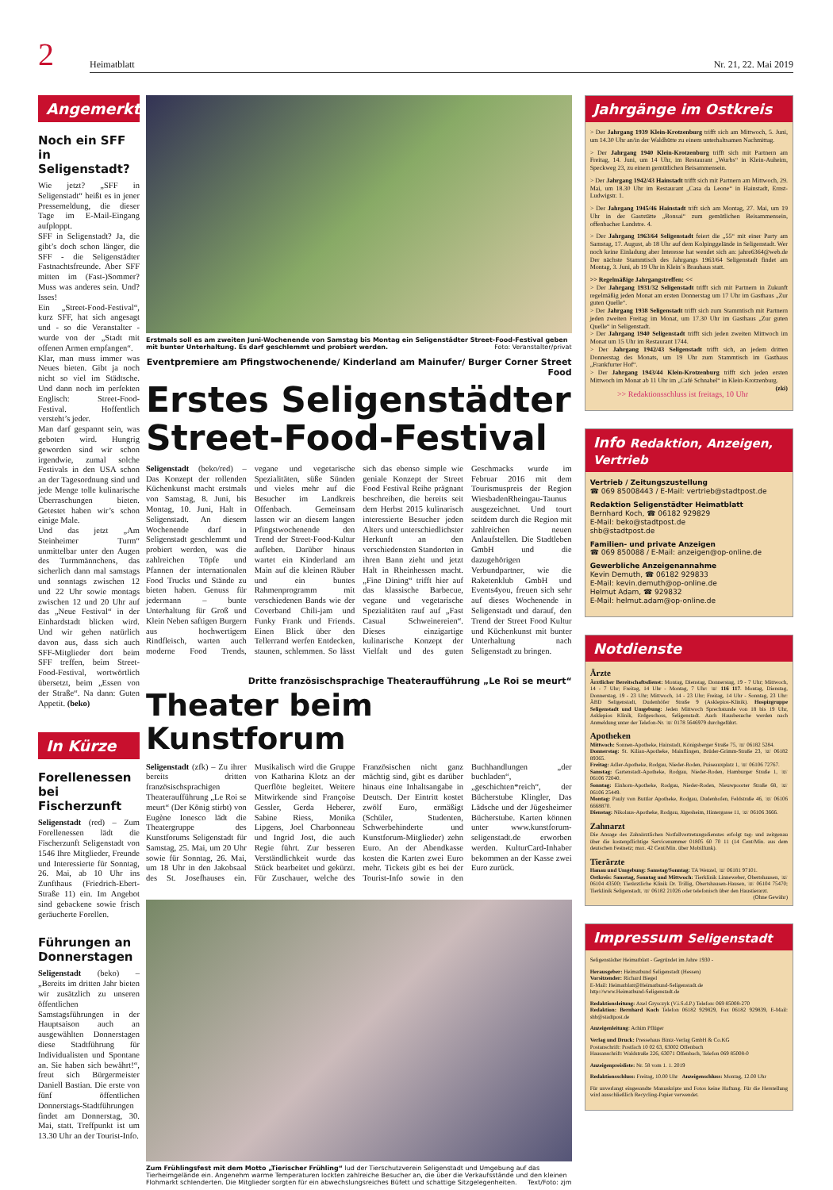2
Heimatblatt Nr. 21, 22. Mai 2019
Angemerkt
Noch ein SFF in Seligenstadt?
Wie jetzt? „SFF in Seligenstadt“ heißt es in jener Pressemeldung, die dieser Tage im E-Mail-Eingang aufploppt.
SFF in Seligenstadt? Ja, die gibt’s doch schon länger, die SFF - die Seligenstädter Fastnachtsfreunde. Aber SFF mitten im (Fast-)Sommer? Muss was anderes sein. Und? Isses!
Ein „Street-Food-Festival“, kurz SFF, hat sich angesagt und - so die Veranstalter - wurde von der „Stadt mit offenen Armen empfangen“.
Klar, man muss immer was Neues bieten. Gibt ja noch nicht so viel im Städtsche. Und dann noch im perfekten Englisch: Street-Food-Festival. Hoffentlich versteht’s jeder.
Man darf gespannt sein, was geboten wird. Hungrig geworden sind wir schon irgendwie, zumal solche Festivals in den USA schon an der Tagesordnung sind und jede Menge tolle kulinarische Überraschungen bieten. Getestet haben wir’s schon einige Male.
Und das jetzt „Am Steinheimer Turm“ unmittelbar unter den Augen des Turmmännchens, das sicherlich dann mal samstags und sonntags zwischen 12 und 22 Uhr sowie montags zwischen 12 und 20 Uhr auf das „Neue Festival“ in der Einhardstadt blicken wird. Und wir gehen natürlich davon aus, dass sich auch SFF-Mitglieder dort beim SFF treffen, beim Street-Food-Festival, wortwörtlich übersetzt, beim „Essen von der Straße“. Na dann: Guten Appetit. (beko)
In Kürze
Forellenessen bei Fischerzunft
Seligenstadt (red) – Zum Forellenessen lädt die Fischerzunft Seligenstadt von 1546 Ihre Mitglieder, Freunde und Interessierte für Sonntag, 26. Mai, ab 10 Uhr ins Zunfthaus (Friedrich-Ebert-Straße 11) ein. Im Angebot sind gebackene sowie frisch geräucherte Forellen.
Führungen an Donnerstagen
Seligenstadt (beko) – „Bereits im dritten Jahr bieten wir zusätzlich zu unseren öffentlichen Samstagsführungen in der Hauptsaison auch an ausgewählten Donnerstagen diese Stadtführung für Individualisten und Spontane an. Sie haben sich bewährt!“, freut sich Bürgermeister Daniell Bastian. Die erste von fünf öffentlichen Donnerstags-Stadtführungen findet am Donnerstag, 30. Mai, statt. Treffpunkt ist um 13.30 Uhr an der Tourist-Info.
Erstmals soll es am zweiten Juni-Wochenende von Samstag bis Montag ein Seligenstädter Street-Food-Festival geben mit bunter Unterhaltung. Es darf geschlemmt und probiert werden. Foto: Veranstalter/privat
Eventpremiere am Pfingstwochenende/ Kinderland am Mainufer/ Burger Corner Street Food
Erstes Seligenstädter Street-Food-Festival
Seligenstadt (beko/red) – Das Konzept der rollenden Küchenkunst macht erstmals von Samstag, 8. Juni, bis Montag, 10. Juni, Halt in Seligenstadt. An diesem Wochenende darf in Seligenstadt geschlemmt und probiert werden, was die zahlreichen Töpfe und Pfannen der internationalen Food Trucks und Stände zu bieten haben. Genuss für jedermann – bunte Unterhaltung für Groß und Klein Neben saftigen Burgern aus hochwertigem Rindfleisch, warten auch moderne Food Trends, vegane und vegetarische Spezialitäten, süße Sünden und vieles mehr auf die Besucher im Landkreis Offenbach. Gemeinsam lassen wir an diesem langen Pfingstwochenende den Trend der Street-Food-Kultur aufleben. Darüber hinaus wartet ein Kinderland am Main auf die kleinen Räuber und ein buntes Rahmenprogramm mit verschiedenen Bands wie der Coverband Chili-jam und Funky Frank und Friends. Einen Blick über den Tellerrand werfen Entdecken, staunen, schlemmen. So lässt sich das ebenso simple wie geniale Konzept der Street Food Festival Reihe prägnant beschreiben, die bereits seit dem Herbst 2015 kulinarisch interessierte Besucher jeden Alters und unterschiedlichster Herkunft an den verschiedensten Standorten in ihren Bann zieht und jetzt Halt in Rheinhessen macht. „Fine Dining“ trifft hier auf das klassische Barbecue, vegane und vegetarische Spezialitäten rauf auf „Fast Casual Schweinereien“. Dieses einzigartige kulinarische Konzept der Vielfalt und des guten Geschmacks wurde im Februar 2016 mit dem Tourismuspreis der Region WiesbadenRheingau-Taunus ausgezeichnet. Und tourt seitdem durch die Region mit zahlreichen neuen Anlaufstellen. Die Stadtleben GmbH und die dazugehörigen Verbundpartner, wie die Raketenklub GmbH und Events4you, freuen sich sehr auf dieses Wochenende in Seligenstadt und darauf, den Trend der Street Food Kultur und Küchenkunst mit bunter Unterhaltung nach Seligenstadt zu bringen.
Dritte französischsprachige Theateraufführung „Le Roi se meurt“
Theater beim Kunstforum
Seligenstadt (zfk) – Zu ihrer bereits dritten französischsprachigen Theateraufführung „Le Roi se meurt“ (Der König stirbt) von Eugène Ionesco lädt die Theatergruppe des Kunstforums Seligenstadt für Samstag, 25. Mai, um 20 Uhr sowie für Sonntag, 26. Mai, um 18 Uhr in den Jakobsaal des St. Josefhauses ein. Musikalisch wird die Gruppe von Katharina Klotz an der Querflöte begleitet. Weitere Mitwirkende sind Françoise Gessler, Gerda Heberer, Sabine Riess, Monika Lipgens, Joel Charbonneau und Ingrid Jost, die auch Regie führt. Zur besseren Verständlichkeit wurde das Stück bearbeitet und gekürzt. Für Zuschauer, welche des Französischen nicht ganz mächtig sind, gibt es darüber hinaus eine Inhaltsangabe in Deutsch. Der Eintritt kostet zwölf Euro, ermäßigt (Schüler, Studenten, Schwerbehinderte und Kunstforum-Mitglieder) zehn Euro. An der Abendkasse kosten die Karten zwei Euro mehr. Tickets gibt es bei der Tourist-Info sowie in den Buchhandlungen „der buchladen“, „geschichten*reich“, der Bücherstube Klingler, Das Lädsche und der Jügesheimer Bücherstube. Karten können unter www.kunstforum-seligenstadt.de erworben werden. KulturCard-Inhaber bekommen an der Kasse zwei Euro zurück.
Zum Frühlingsfest mit dem Motto „Tierischer Frühling“ lud der Tierschutzverein Seligenstadt und Umgebung auf das Tierheimgelände ein. Angenehm warme Temperaturen lockten zahlreiche Besucher an, die über die Verkaufsstände und den kleinen Flohmarkt schlenderten. Die Mitglieder sorgten für ein abwechslungsreiches Büfett und schattige Sitzgelegenheiten. Text/Foto: zjm
Jahrgänge im Ostkreis
> Der Jahrgang 1939 Klein-Krotzenburg trifft sich am Mittwoch, 5. Juni, um 14.30 Uhr an/in der Waldhütte zu einem unterhaltsamen Nachmittag.
> Der Jahrgang 1940 Klein-Krotzenburg trifft sich mit Partnern am Freitag, 14. Juni, um 14 Uhr, im Restaurant „Wurbs“ in Klein-Auheim, Speckweg 23, zu einem gemütlichen Beisammensein.
> Der Jahrgang 1942/43 Hainstadt trifft sich mit Partnern am Mittwoch, 29. Mai, um 18.30 Uhr im Restaurant „Casa da Leone“ in Hainstadt, Ernst- Ludwigstr. 1.
> Der Jahrgang 1945/46 Hainstadt trift sich am Montag, 27. Mai, um 19 Uhr in der Gaststätte „Bonsai“ zum gemütlichen Beisammensein, offenbacher Landstre. 4.
> Der Jahrgang 1963/64 Seligenstadt feiert die „55“ mit einer Party am Samstag, 17. August, ab 18 Uhr auf dem Kolpinggelände in Seligenstadt. Wer noch keine Einladung aber Interesse hat wendet sich an: jahre6364@web.de Der nächste Stammtisch des Jahrgangs 1963/64 Seligenstadt findet am Montag, 3. Juni, ab 19 Uhr in Klein´s Brauhaus statt.
>> Regelmäßige Jahrgangstreffen: <<
> Der Jahrgang 1931/32 Seligenstadt trifft sich mit Partnern in Zukunft regelmäßig jeden Monat am ersten Donnerstag um 17 Uhr im Gasthaus „Zur guten Quelle“.
> Der Jahrgang 1938 Seligenstadt trifft sich zum Stammtisch mit Partnern jeden zweiten Freitag im Monat, um 17.30 Uhr im Gasthaus „Zur guten Quelle“ in Seligenstadt.
> Der Jahrgang 1940 Seligenstadt trifft sich jeden zweiten Mittwoch im Monat um 15 Uhr im Restaurant 1744.
> Der Jahrgang 1942/43 Seligenstadt trifft sich, an jedem dritten Donnerstag des Monats, um 19 Uhr zum Stammtisch im Gasthaus „Frankfurter Hof“.
> Der Jahrgang 1943/44 Klein-Krotzenburg trifft sich jeden ersten Mittwoch im Monat ab 11 Uhr im „Café Schnabel“ in Klein-Krotzenburg. (zki)
>> Redaktionsschluss ist freitags, 10 Uhr
Info Redaktion, Anzeigen, Vertrieb
Vertrieb / Zeitungszustellung
☎ 069 85008443 / E-Mail: vertrieb@stadtpost.de
Redaktion Seligenstädter Heimatblatt
Bernhard Koch, ☎ 06182 929829
E-Mail: beko@stadtpost.de
shb@stadtpost.de
Familien- und private Anzeigen
☎ 069 850088 / E-Mail: anzeigen@op-online.de
Gewerbliche Anzeigenannahme
Kevin Demuth, ☎ 06182 929833
E-Mail: kevin.demuth@op-online.de
Helmut Adam, ☎ 929832
E-Mail: helmut.adam@op-online.de
Notdienste
Ärzte
Ärztlicher Bereitschaftsdienst: Montag, Dienstag, Donnerstag, 19 - 7 Uhr; Mittwoch, 14 - 7 Uhr; Freitag, 14 Uhr - Montag, 7 Uhr: ☏ 116 117. Montag, Dienstag, Donnerstag, 19 - 23 Uhr; Mittwoch, 14 - 23 Uhr; Freitag, 14 Uhr - Sonntag, 23 Uhr: ÄBD Seligenstadt, Dudenhöfer Straße 9 (Asklepios-Klinik). Hospizgruppe Seligenstadt und Umgebung: Jeden Mittwoch Sprechstunde von 18 bis 19 Uhr, Asklepios Klinik, Erdgeschoss, Seligenstadt. Auch Hausbesuche werden nach Anmeldung unter der Telefon-Nr. ☏ 0178 5646979 durchgeführt.
Apotheken
Mittwoch: Sonnen-Apotheke, Hainstadt, Königsberger Straße 75, ☏ 06182 5284.
Donnerstag: St. Kilian-Apotheke, Mainflingen, Brüder-Grimm-Straße 23, ☏ 06182 89365.
Freitag: Adler-Apotheke, Rodgau, Nieder-Roden, Puiseauxplatz 1, ☏ 06106 72767.
Samstag: Gartenstadt-Apotheke, Rodgau, Nieder-Roden, Hamburger Straße 1, ☏ 06106 72040.
Sonntag: Einhorn-Apotheke, Rodgau, Nieder-Roden, Nieuwpoorter Straße 68, ☏ 06106 25449.
Montag: Pauly von Buttlar Apotheke, Rodgau, Dudenhofen, Feldstraße 46, ☏ 06106 6668870.
Dienstag: Nikolaus-Apotheke, Rodgau, Jügesheim, Hintergasse 11, ☏ 06106 3666.
Zahnarzt
Die Ansage des Zahnärztlichen Notfallvertretungsdienstes erfolgt tag- und zeitgenau über die kostenpflichtige Servicenummer 01805 60 70 11 (14 Cent/Min. aus dem deutschen Festnetz; max. 42 Cent/Min. über Mobilfunk).
Tierärzte
Hanau und Umgebung: Samstag/Sonntag: TA Wenzel, ☏ 06181 97101.
Ostkreis: Samstag, Sonntag und Mittwoch: Tierklinik Linneweber, Obertshausen, ☏ 06104 43500; Tierärztliche Klinik Dr. Trillig, Obertshausen-Hausen, ☏ 06104 75470; Tierklinik Seligenstadt, ☏ 06182 21026 oder telefonisch über den Haustierarzt. (Ohne Gewähr)
Impressum Seligenstadt
Seligenstädter Heimatblatt - Gegründet im Jahre 1930 -
Herausgeber: Heimatbund Seligenstadt (Hessen)
Vorsitzender: Richard Biegel
E-Mail: Heimatblatt@Heimatbund-Seligenstadt.de
http://www.Heimatbund-Seligenstadt.de
Redaktionsleitung: Axel Grysczyk (V.i.S.d.P.) Telefon: 069 85008-270
Redaktion: Bernhard Koch Telefon 06182 929829, Fax 06182 929839, E-Mail: shb@stadtpost.de
Anzeigenleitung: Achim Pflüger
Verlag und Druck: Pressehaus Bintz-Verlag GmbH & Co.KG
Postanschrift: Postfach 10 02 63, 63002 Offenbach
Hausanschrift: Waldstraße 226, 63071 Offenbach, Telefon 069 85008-0
Anzeigenpreisliste: Nr. 58 vom 1. 1. 2019
Redaktionsschluss: Freitag, 10.00 Uhr Anzeigenschluss: Montag, 12.00 Uhr
Für unverlangt eingesandte Manuskripte und Fotos keine Haftung. Für die Herstellung wird ausschließlich Recycling-Papier verwendet.